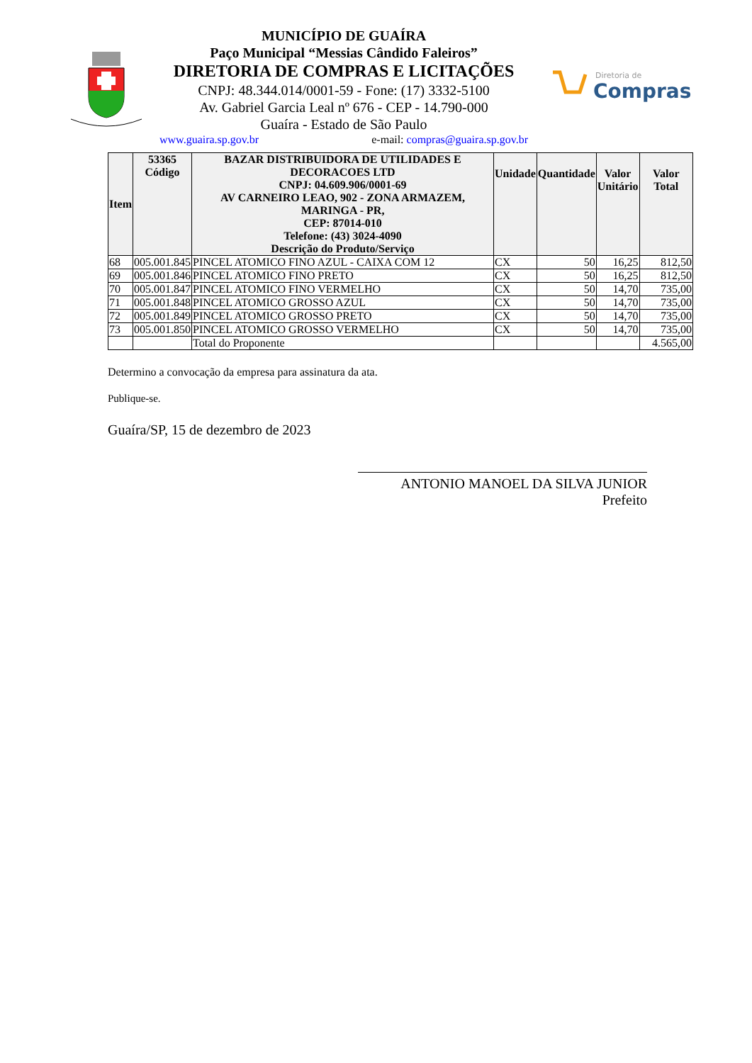Diretoria de
Compras
MUNICÍPIO DE GUAÍRA
Paço Municipal “Messias Cândido Faleiros”
DIRETORIA DE COMPRAS E LICITAÇÕES
CNPJ: 48.344.014/0001-59 - Fone: (17) 3332-5100
Av. Gabriel Garcia Leal nº 676 - CEP - 14.790-000
Guaíra - Estado de São Paulo
www.guaira.sp.gov.br e-mail: compras@guaira.sp.gov.br
| Item | 53365 Código | BAZAR DISTRIBUIDORA DE UTILIDADES E DECORACOES LTD CNPJ: 04.609.906/0001-69 AV CARNEIRO LEAO, 902 - ZONA ARMAZEM, MARINGA - PR, CEP: 87014-010 Telefone: (43) 3024-4090 Descrição do Produto/Serviço | Unidade | Quantidade | Valor Unitário | Valor Total |
| --- | --- | --- | --- | --- | --- | --- |
| 68 | 005.001.845 | PINCEL ATOMICO FINO AZUL - CAIXA COM 12 | CX | 50 | 16,25 | 812,50 |
| 69 | 005.001.846 | PINCEL ATOMICO FINO PRETO | CX | 50 | 16,25 | 812,50 |
| 70 | 005.001.847 | PINCEL ATOMICO FINO VERMELHO | CX | 50 | 14,70 | 735,00 |
| 71 | 005.001.848 | PINCEL ATOMICO GROSSO AZUL | CX | 50 | 14,70 | 735,00 |
| 72 | 005.001.849 | PINCEL ATOMICO GROSSO PRETO | CX | 50 | 14,70 | 735,00 |
| 73 | 005.001.850 | PINCEL ATOMICO GROSSO VERMELHO | CX | 50 | 14,70 | 735,00 |
| | | Total do Proponente | | | | 4.565,00 |
Determino a convocação da empresa para assinatura da ata.
Publique-se.
Guaíra/SP, 15 de dezembro de 2023
ANTONIO MANOEL DA SILVA JUNIOR
Prefeito